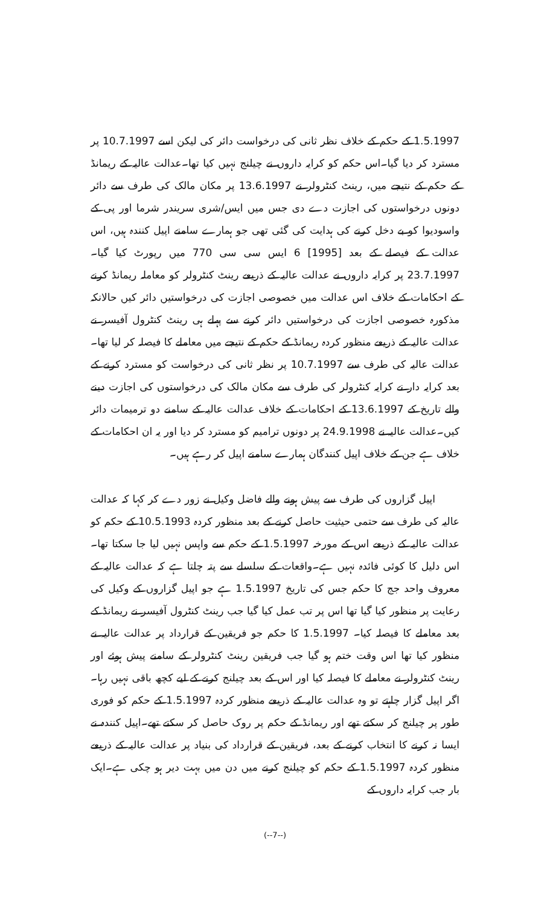1.5.1997 کے حکم کے خلاف نظر ثانی کی درخواست دائر کی لیکن اسے 10.7.1997 پر مسترد کر دیا گیا۔اس حکم کو کرایہ داروں نے چیلنج نہیں کیا تھا۔عدالت عالیہ کے ریمانڈ کے حکم کے نتیجے میں، رینٹ کنٹرولر نے 13.6.1997 پر مکان مالک کی طرف سے دائر دونوں درخواستوں کی اجازت دے دی جس میں ایس/شری سریندر شرما اور پی کے واسودیوا کو بے دخل کرنے کی ہدایت کی گئی تھی جو ہمارے سامنے اپیل کنندہ ہیں، اس عدالت کے فیصلے کے بعد [1995] 6 ایس سی سی 770 میں رپورٹ کیا گیا۔ 23.7.1997 پر کرایہ داروں نے عدالت عالیہ کے ذریعے رینٹ کنٹرولر کو معاملہ ریمانڈ کرنے کے احکامات کے خلاف اس عدالت میں خصوصی اجازت کی درخواستیں دائر کیں حالانکہ مذکورہ خصوصی اجازت کی درخواستیں دائر کرنے سے پہلے ہی رینٹ کنٹرول آفیسر نے عدالت عالیہ کے ذریعے منظور کردہ ریمانڈ کے حکم کے نتیجے میں معاملے کا فیصلہ کر لیا تھا۔عدالت عالیہ کی طرف سے 10.7.1997 پر نظر ثانی کی درخواست کو مسترد کرنے کے بعد کرایہ دار نے کرایہ کنٹرولر کی طرف سے مکان مالک کی درخواستوں کی اجازت دینے والے تاریخ کے 13.6.1997 کے احکامات کے خلاف عدالت عالیہ کے سامنے دو ترمیمات دائر کیں۔عدالت عالیہ نے 24.9.1998 پر دونوں ترامیم کو مسترد کر دیا اور یہ ان احکامات کے خلاف ہے جن کے خلاف اپیل کنندگان ہمارے سامنے اپیل کر رہے ہیں۔
اپیل گزاروں کی طرف سے پیش ہونے والے فاضل وکیل نے زور دے کر کہا کہ عدالت عالیہ کی طرف سے حتمی حیثیت حاصل کرنے کے بعد منظور کردہ 10.5.1993 کے حکم کو عدالت عالیہ کے ذریعے اس کے مورخہ 1.5.1997 کے حکم سے واپس نہیں لیا جا سکتا تھا۔اس دلیل کا کوئی فائدہ نہیں ہے۔واقعات کے سلسلے سے پتہ چلتا ہے کہ عدالت عالیہ کے معروف واحد جج کا حکم جس کی تاریخ 1.5.1997 ہے جو اپیل گزاروں کے وکیل کی رعایت پر منظور کیا گیا تھا اس پر تب عمل کیا گیا جب رینٹ کنٹرول آفیسر نے ریمانڈ کے بعد معاملے کا فیصلہ کیا۔ 1.5.1997 کا حکم جو فریقین کے قرارداد پر عدالت عالیہ نے منظور کیا تھا اس وقت ختم ہو گیا جب فریقین رینٹ کنٹرولر کے سامنے پیش ہوئے اور رینٹ کنٹرولر نے معاملے کا فیصلہ کیا اور اس کے بعد چیلنج کرنے کے لیے کچھ باقی نہیں رہا۔اگر اپیل گزار چاہتے تو وہ عدالت عالیہ کے ذریعے منظور کردہ 1.5.1997 کے حکم کو فوری طور پر چیلنج کر سکتے تھے اور ریمانڈ کے حکم پر روک حاصل کر سکتے تھے۔اپیل کنندہ نے ایسا نہ کرنے کا انتخاب کرنے کے بعد، فریقین کے قرارداد کی بنیاد پر عدالت عالیہ کے ذریعے منظور کردہ 1.5.1997 کے حکم کو چیلنج کرنے میں دن میں بہت دیر ہو چکی ہے۔ایک بار جب کرایہ داروں کے
(--7--)